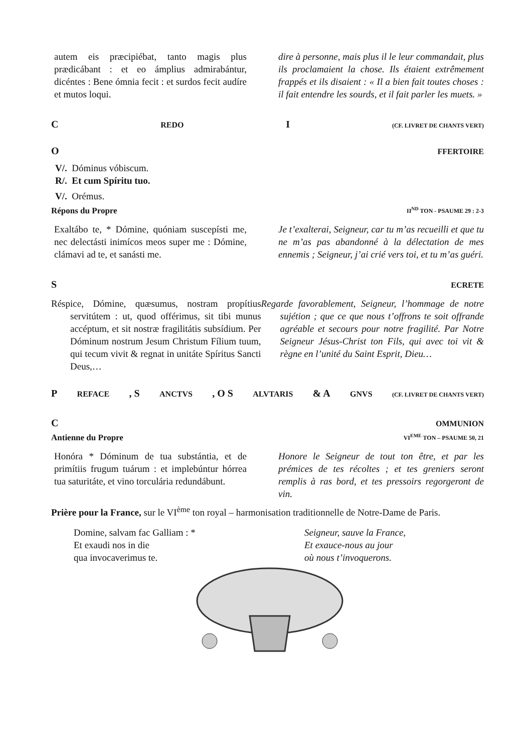autem eis præcipiébat, tanto magis plus prædicábant : et eo ámplius admirabántur, dicéntes : Bene ómnia fecit : et surdos fecit audíre et mutos loqui.
dire à personne, mais plus il le leur commandait, plus ils proclamaient la chose. Ils étaient extrêmement frappés et ils disaient : « Il a bien fait toutes choses : il fait entendre les sourds, et il fait parler les muets. »
C REDO I (CF. LIVRET DE CHANTS VERT)
O FFERTOIRE
V/. Dóminus vóbiscum.
R/. Et cum Spíritu tuo.
V/. Orémus.
Répons du Propre II<sup>ND</sup> TON - PSAUME 29 : 2-3
Exaltábo te, * Dómine, quóniam suscepísti me, nec delectásti inimícos meos super me : Dómine, clámavi ad te, et sanásti me.
Je t’exalterai, Seigneur, car tu m’as recueilli et que tu ne m’as pas abandonné à la délectation de mes ennemis ; Seigneur, j’ai crié vers toi, et tu m’as guéri.
S ECRETE
Réspice, Dómine, quæsumus, nostram propítius servitútem : ut, quod offérimus, sit tibi munus accéptum, et sit nostræ fragilitátis subsídium. Per Dóminum nostrum Jesum Christum Fílium tuum, qui tecum vivit & regnat in unitáte Spíritus Sancti Deus,…
Regarde favorablement, Seigneur, l’hommage de notre sujétion ; que ce que nous t’offrons te soit offrande agréable et secours pour notre fragilité. Par Notre Seigneur Jésus-Christ ton Fils, qui avec toi vit & règne en l’unité du Saint Esprit, Dieu…
P REFACE, S ANCTVS, O S ALVTARIS & A GNVS (CF. LIVRET DE CHANTS VERT)
C OMMUNION
Antienne du Propre VI<sup>EME</sup> TON – PSAUME 50, 21
Honóra * Dóminum de tua substántia, et de primítiis frugum tuárum : et implebúntur hórrea tua saturitáte, et vino torculária redundábunt.
Honore le Seigneur de tout ton être, et par les prémices de tes récoltes ; et tes greniers seront remplis à ras bord, et tes pressoirs regorgeront de vin.
Prière pour la France, sur le VI<sup>ème</sup> ton royal – harmonisation traditionnelle de Notre-Dame de Paris.
Domine, salvam fac Galliam : *
Et exaudi nos in die
qua invocaverimus te.
Seigneur, sauve la France,
Et exauce-nous au jour
où nous t’invoquerons.